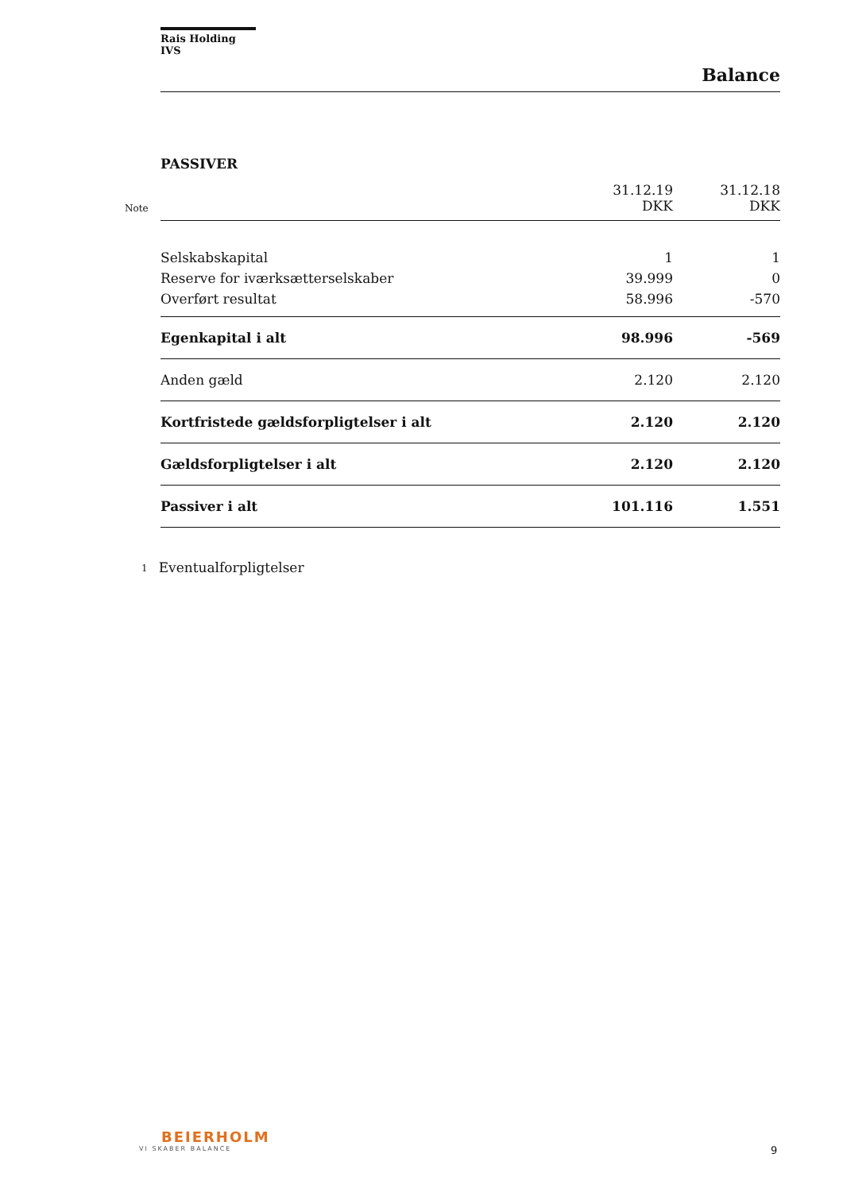Rais Holding IVS
Balance
PASSIVER
| Note | 31.12.19 DKK | 31.12.18 DKK |
| --- | --- | --- |
| Selskabskapital | 1 | 1 |
| Reserve for iværksætterselskaber | 39.999 | 0 |
| Overført resultat | 58.996 | -570 |
| Egenkapital i alt | 98.996 | -569 |
| Anden gæld | 2.120 | 2.120 |
| Kortfristede gældsforpligtelser i alt | 2.120 | 2.120 |
| Gældsforpligtelser i alt | 2.120 | 2.120 |
| Passiver i alt | 101.116 | 1.551 |
1 Eventualforpligtelser
BEIERHOLM
VI SKABER BALANCE
9